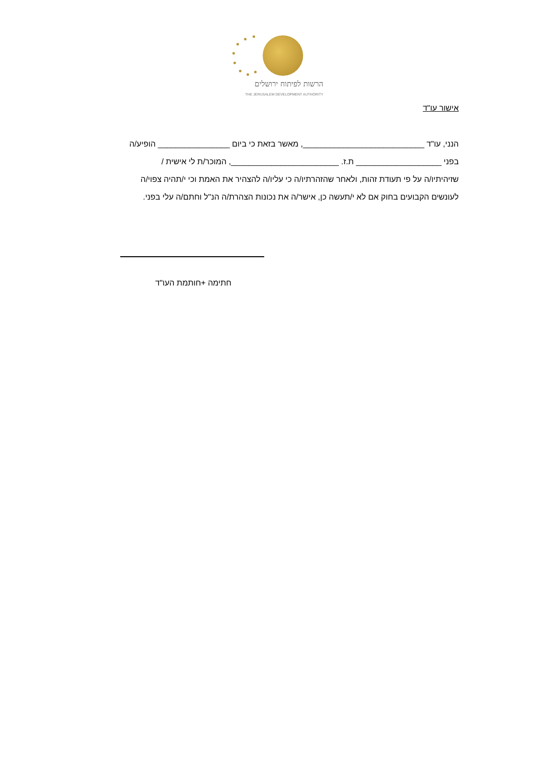הרשות לפיתוח ירושלים
THE JERUSALEM DEVELOPMENT AUTHORITY
אישור עו"ד
הנני, עו"ד ___________________________, מאשר בזאת כי ביום ________________ הופיע/ה
בפני ___________________ ת.ז. ________________________, המוכר/ת לי אישית /
שזיהיתיו/ה על פי תעודת זהות, ולאחר שהזהרתיו/ה כי עליו/ה להצהיר את האמת וכי י/תהיה צפוי/ה
לעונשים הקבועים בחוק אם לא י/תעשה כן, אישר/ה את נכונות הצהרת/ה הנ"ל וחתם/ה עלי בפני.
חתימה +חותמת העו"ד